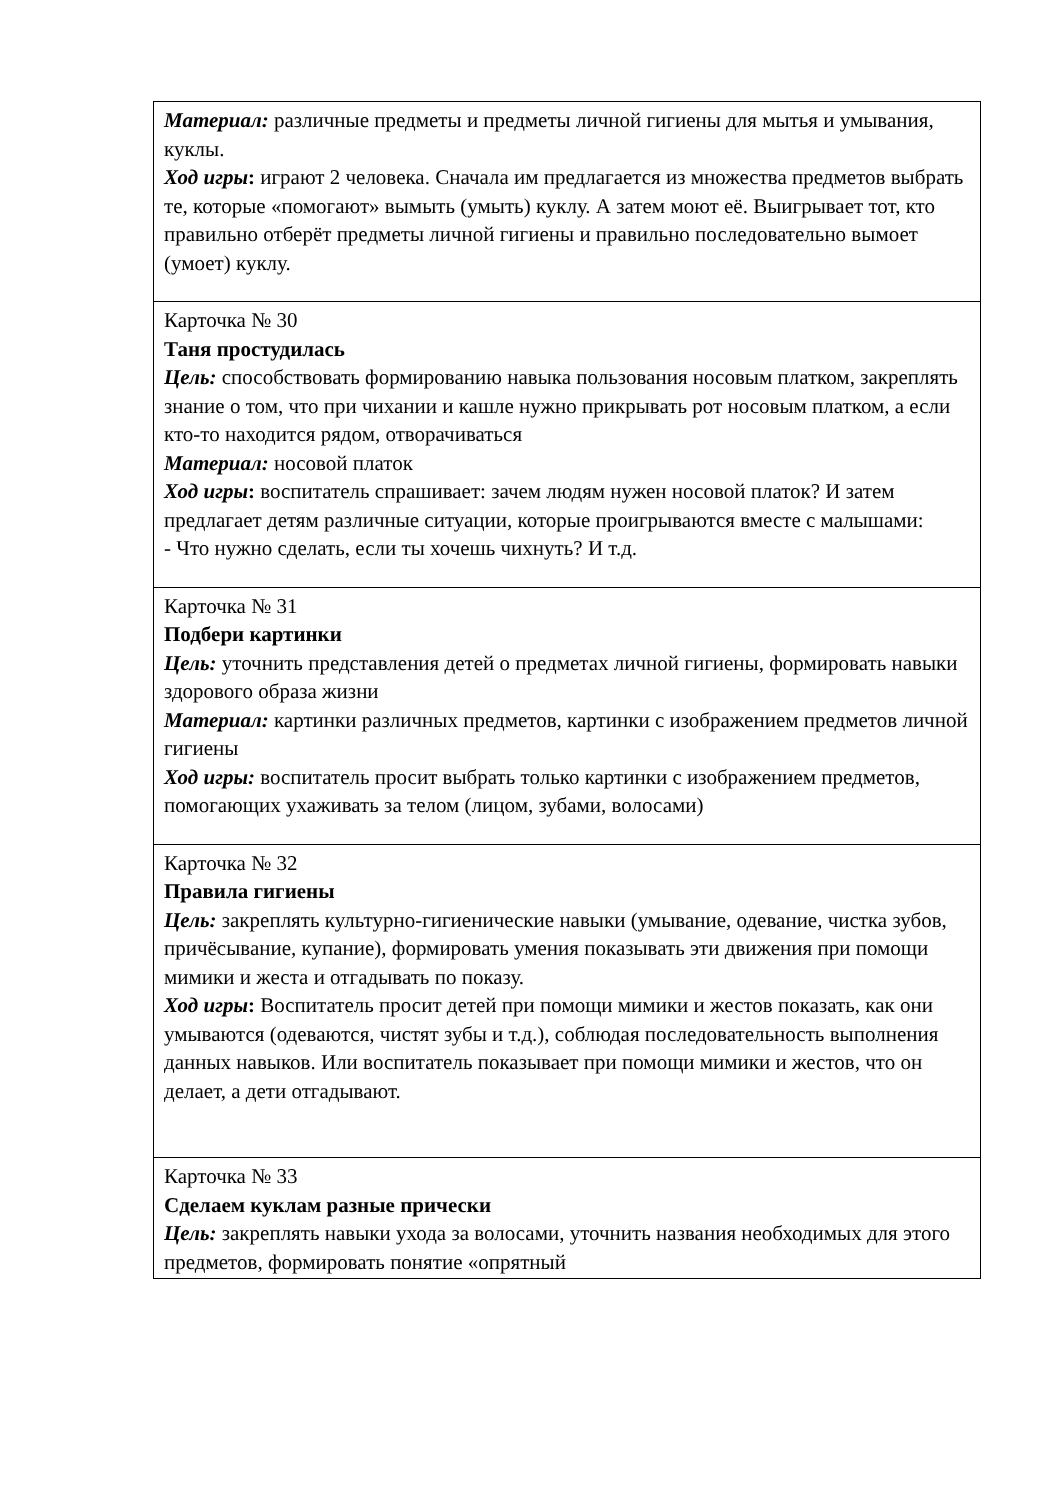| Материал: различные предметы и предметы личной гигиены для мытья и умывания, куклы. Ход игры : играют 2 человека. Сначала им предлагается из множества предметов выбрать те, которые «помогают» вымыть (умыть) куклу. А затем моют её. Выигрывает тот, кто правильно отберёт предметы личной гигиены и правильно последовательно вымоет (умоет) куклу. |
| Карточка № 30 Таня простудилась Цель: способствовать формированию навыка пользования носовым платком, закреплять знание о том, что при чихании и кашле нужно прикрывать рот носовым платком, а если кто-то находится рядом, отворачиваться Материал: носовой платок Ход игры : воспитатель спрашивает: зачем людям нужен носовой платок? И затем предлагает детям различные ситуации, которые проигрываются вместе с малышами: - Что нужно сделать, если ты хочешь чихнуть? И т.д. |
| Карточка № 31 Подбери картинки Цель: уточнить представления детей о предметах личной гигиены, формировать навыки здорового образа жизни Материал: картинки различных предметов, картинки с изображением предметов личной гигиены Ход игры: воспитатель просит выбрать только картинки с изображением предметов, помогающих ухаживать за телом (лицом, зубами, волосами) |
| Карточка № 32 Правила гигиены Цель: закреплять культурно-гигиенические навыки (умывание, одевание, чистка зубов, причёсывание, купание), формировать умения показывать эти движения при помощи мимики и жеста и отгадывать по показу. Ход игры : Воспитатель просит детей при помощи мимики и жестов показать, как они умываются (одеваются, чистят зубы и т.д.), соблюдая последовательность выполнения данных навыков. Или воспитатель показывает при помощи мимики и жестов, что он делает, а дети отгадывают. |
| Карточка № 33 Сделаем куклам разные прически Цель: закреплять навыки ухода за волосами, уточнить названия необходимых для этого предметов, формировать понятие «опрятный |